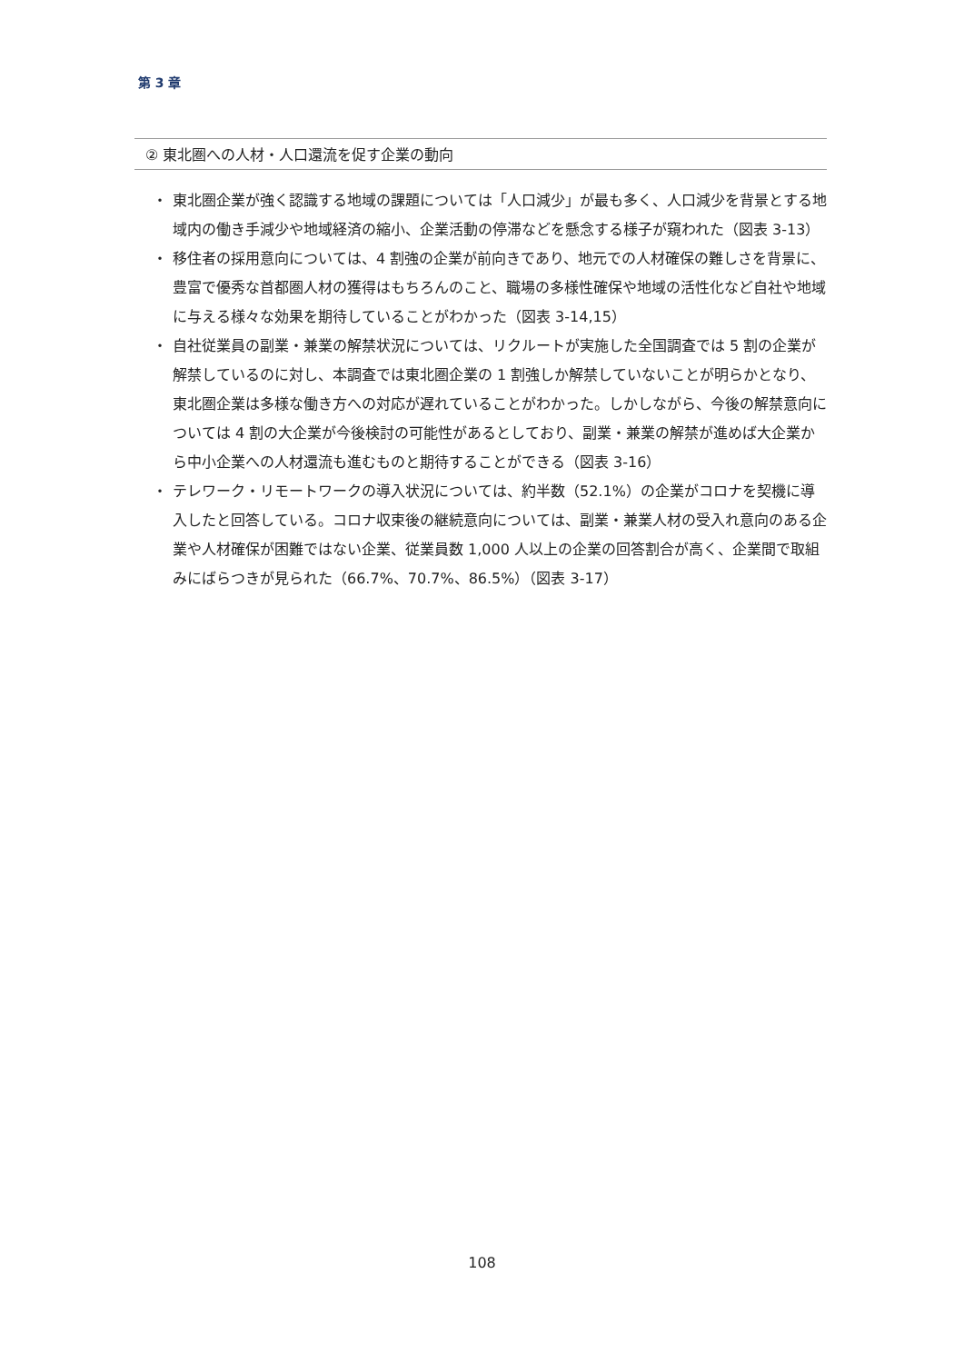第 3 章
② 東北圏への人材・人口還流を促す企業の動向
・ 東北圏企業が強く認識する地域の課題については「人口減少」が最も多く、人口減少を背景とする地域内の働き手減少や地域経済の縮小、企業活動の停滞などを懸念する様子が窺われた（図表 3-13）
・ 移住者の採用意向については、4 割強の企業が前向きであり、地元での人材確保の難しさを背景に、豊富で優秀な首都圏人材の獲得はもちろんのこと、職場の多様性確保や地域の活性化など自社や地域に与える様々な効果を期待していることがわかった（図表 3-14,15）
・ 自社従業員の副業・兼業の解禁状況については、リクルートが実施した全国調査では 5 割の企業が解禁しているのに対し、本調査では東北圏企業の 1 割強しか解禁していないことが明らかとなり、東北圏企業は多様な働き方への対応が遅れていることがわかった。しかしながら、今後の解禁意向については 4 割の大企業が今後検討の可能性があるとしており、副業・兼業の解禁が進めば大企業から中小企業への人材還流も進むものと期待することができる（図表 3-16）
・ テレワーク・リモートワークの導入状況については、約半数（52.1%）の企業がコロナを契機に導入したと回答している。コロナ収束後の継続意向については、副業・兼業人材の受入れ意向のある企業や人材確保が困難ではない企業、従業員数 1,000 人以上の企業の回答割合が高く、企業間で取組みにばらつきが見られた（66.7%、70.7%、86.5%）（図表 3-17）
108